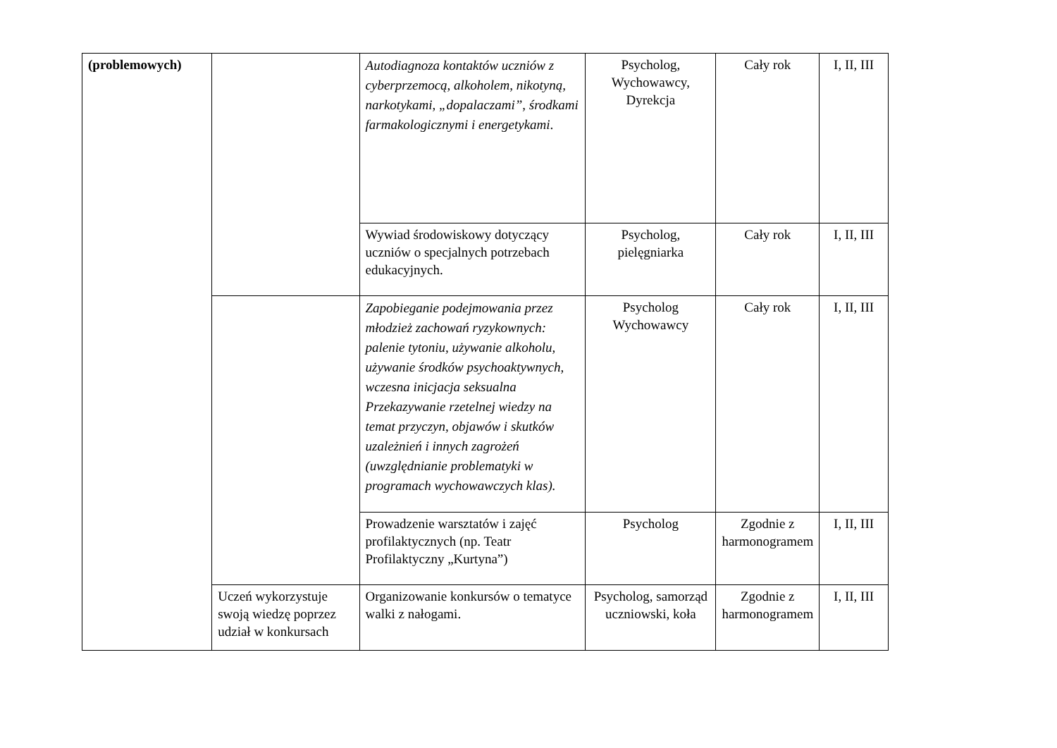| (problemowych) | | Autodiagnoza kontaktów uczniów z cyberprzemocą, alkoholem, nikotyną, narkotykami, „dopalaczami”, środkami farmakologicznymi i energetykami . | Psycholog, Wychowawcy, Dyrekcja | Cały rok | I, II, III |
| | | Wywiad środowiskowy dotyczący uczniów o specjalnych potrzebach edukacyjnych. | Psycholog, pielęgniarka | Cały rok | I, II, III |
| | | Zapobieganie podejmowania przez młodzież zachowań ryzykownych: palenie tytoniu, używanie alkoholu, używanie środków psychoaktywnych, wczesna inicjacja seksualna Przekazywanie rzetelnej wiedzy na temat przyczyn, objawów i skutków uzależnień i innych zagrożeń (uwzględnianie problematyki w programach wychowawczych klas). | Psycholog Wychowawcy | Cały rok | I, II, III |
| | | Prowadzenie warsztatów i zajęć profilaktycznych (np. Teatr Profilaktyczny „Kurtyna”) | Psycholog | Zgodnie z harmonogramem | I, II, III |
| | Uczeń wykorzystuje swoją wiedzę poprzez udział w konkursach | Organizowanie konkursów o tematyce walki z nałogami. | Psycholog, samorząd uczniowski, koła | Zgodnie z harmonogramem | I, II, III |